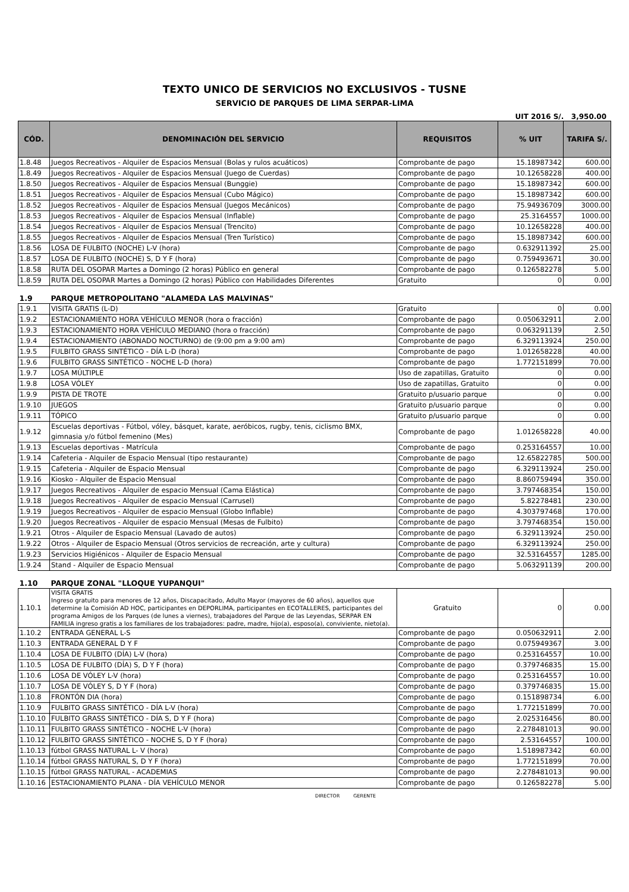TEXTO UNICO DE SERVICIOS NO EXCLUSIVOS - TUSNE
SERVICIO DE PARQUES DE LIMA SERPAR-LIMA
UIT 2016 S/. 3,950.00
| CÓD. | DENOMINACIÓN DEL SERVICIO | REQUISITOS | % UIT | TARIFA S/. |
| --- | --- | --- | --- | --- |
| 1.8.48 | Juegos Recreativos - Alquiler de Espacios Mensual (Bolas y rulos acuáticos) | Comprobante de pago | 15.18987342 | 600.00 |
| 1.8.49 | Juegos Recreativos - Alquiler de Espacios Mensual (Juego de Cuerdas) | Comprobante de pago | 10.12658228 | 400.00 |
| 1.8.50 | Juegos Recreativos - Alquiler de Espacios Mensual (Bunggie) | Comprobante de pago | 15.18987342 | 600.00 |
| 1.8.51 | Juegos Recreativos - Alquiler de Espacios Mensual (Cubo Mágico) | Comprobante de pago | 15.18987342 | 600.00 |
| 1.8.52 | Juegos Recreativos - Alquiler de Espacios Mensual (Juegos Mecánicos) | Comprobante de pago | 75.94936709 | 3000.00 |
| 1.8.53 | Juegos Recreativos - Alquiler de Espacios Mensual (Inflable) | Comprobante de pago | 25.3164557 | 1000.00 |
| 1.8.54 | Juegos Recreativos - Alquiler de Espacios Mensual (Trencito) | Comprobante de pago | 10.12658228 | 400.00 |
| 1.8.55 | Juegos Recreativos - Alquiler de Espacios Mensual (Tren Turístico) | Comprobante de pago | 15.18987342 | 600.00 |
| 1.8.56 | LOSA DE FULBITO (NOCHE) L-V (hora) | Comprobante de pago | 0.632911392 | 25.00 |
| 1.8.57 | LOSA DE FULBITO (NOCHE) S, D Y F (hora) | Comprobante de pago | 0.759493671 | 30.00 |
| 1.8.58 | RUTA DEL OSOPAR Martes a Domingo (2 horas) Público en general | Comprobante de pago | 0.126582278 | 5.00 |
| 1.8.59 | RUTA DEL OSOPAR Martes a Domingo (2 horas) Público con Habilidades Diferentes | Gratuito | 0 | 0.00 |
| 1.9 | PARQUE METROPOLITANO "ALAMEDA LAS MALVINAS" | | | |
| 1.9.1 | VISITA GRATIS (L-D) | Gratuito | 0 | 0.00 |
| 1.9.2 | ESTACIONAMIENTO HORA VEHÍCULO MENOR (hora o fracción) | Comprobante de pago | 0.050632911 | 2.00 |
| 1.9.3 | ESTACIONAMIENTO HORA VEHÍCULO MEDIANO (hora o fracción) | Comprobante de pago | 0.063291139 | 2.50 |
| 1.9.4 | ESTACIONAMIENTO (ABONADO NOCTURNO) de (9:00 pm a 9:00 am) | Comprobante de pago | 6.329113924 | 250.00 |
| 1.9.5 | FULBITO GRASS SINTÉTICO - DÍA L-D (hora) | Comprobante de pago | 1.012658228 | 40.00 |
| 1.9.6 | FULBITO GRASS SINTÉTICO - NOCHE L-D (hora) | Comprobante de pago | 1.772151899 | 70.00 |
| 1.9.7 | LOSA MÚLTIPLE | Uso de zapatillas, Gratuito | 0 | 0.00 |
| 1.9.8 | LOSA VÓLEY | Uso de zapatillas, Gratuito | 0 | 0.00 |
| 1.9.9 | PISTA DE TROTE | Gratuito p/usuario parque | 0 | 0.00 |
| 1.9.10 | JUEGOS | Gratuito p/usuario parque | 0 | 0.00 |
| 1.9.11 | TÓPICO | Gratuito p/usuario parque | 0 | 0.00 |
| 1.9.12 | Escuelas deportivas - Fútbol, vóley, básquet, karate, aeróbicos, rugby, tenis, ciclismo BMX, gimnasia y/o fútbol femenino (Mes) | Comprobante de pago | 1.012658228 | 40.00 |
| 1.9.13 | Escuelas deportivas - Matrícula | Comprobante de pago | 0.253164557 | 10.00 |
| 1.9.14 | Cafeteria - Alquiler de Espacio Mensual (tipo restaurante) | Comprobante de pago | 12.65822785 | 500.00 |
| 1.9.15 | Cafeteria - Alquiler de Espacio Mensual | Comprobante de pago | 6.329113924 | 250.00 |
| 1.9.16 | Kiosko - Alquiler de Espacio Mensual | Comprobante de pago | 8.860759494 | 350.00 |
| 1.9.17 | Juegos Recreativos - Alquiler de espacio Mensual (Cama Elástica) | Comprobante de pago | 3.797468354 | 150.00 |
| 1.9.18 | Juegos Recreativos - Alquiler de espacio Mensual (Carrusel) | Comprobante de pago | 5.82278481 | 230.00 |
| 1.9.19 | Juegos Recreativos - Alquiler de espacio Mensual (Globo Inflable) | Comprobante de pago | 4.303797468 | 170.00 |
| 1.9.20 | Juegos Recreativos - Alquiler de espacio Mensual (Mesas de Fulbito) | Comprobante de pago | 3.797468354 | 150.00 |
| 1.9.21 | Otros - Alquiler de Espacio Mensual (Lavado de autos) | Comprobante de pago | 6.329113924 | 250.00 |
| 1.9.22 | Otros - Alquiler de Espacio Mensual (Otros servicios de recreación, arte y cultura) | Comprobante de pago | 6.329113924 | 250.00 |
| 1.9.23 | Servicios Higiénicos - Alquiler de Espacio Mensual | Comprobante de pago | 32.53164557 | 1285.00 |
| 1.9.24 | Stand - Alquiler de Espacio Mensual | Comprobante de pago | 5.063291139 | 200.00 |
| 1.10 | PARQUE ZONAL "LLOQUE YUPANQUI" | | | |
| 1.10.1 | VISITA GRATIS Ingreso gratuito para menores de 12 años, Discapacitado, Adulto Mayor (mayores de 60 años), aquellos que determine la Comisión AD HOC, participantes en DEPORLIMA, participantes en ECOTALLERES, participantes del programa Amigos de los Parques (de lunes a viernes), trabajadores del Parque de las Leyendas, SERPAR EN FAMILIA ingreso gratis a los familiares de los trabajadores: padre, madre, hijo(a), esposo(a), conviviente, nieto(a). | Gratuito | 0 | 0.00 |
| 1.10.2 | ENTRADA GENERAL L-S | Comprobante de pago | 0.050632911 | 2.00 |
| 1.10.3 | ENTRADA GENERAL D Y F | Comprobante de pago | 0.075949367 | 3.00 |
| 1.10.4 | LOSA DE FULBITO (DÍA) L-V (hora) | Comprobante de pago | 0.253164557 | 10.00 |
| 1.10.5 | LOSA DE FULBITO (DÍA) S, D Y F (hora) | Comprobante de pago | 0.379746835 | 15.00 |
| 1.10.6 | LOSA DE VÓLEY L-V (hora) | Comprobante de pago | 0.253164557 | 10.00 |
| 1.10.7 | LOSA DE VÓLEY S, D Y F (hora) | Comprobante de pago | 0.379746835 | 15.00 |
| 1.10.8 | FRONTÓN DIA (hora) | Comprobante de pago | 0.151898734 | 6.00 |
| 1.10.9 | FULBITO GRASS SINTÉTICO - DÍA L-V (hora) | Comprobante de pago | 1.772151899 | 70.00 |
| 1.10.10 | FULBITO GRASS SINTÉTICO - DÍA S, D Y F (hora) | Comprobante de pago | 2.025316456 | 80.00 |
| 1.10.11 | FULBITO GRASS SINTÉTICO - NOCHE L-V (hora) | Comprobante de pago | 2.278481013 | 90.00 |
| 1.10.12 | FULBITO GRASS SINTÉTICO - NOCHE S, D Y F (hora) | Comprobante de pago | 2.53164557 | 100.00 |
| 1.10.13 | fútbol GRASS NATURAL L- V (hora) | Comprobante de pago | 1.518987342 | 60.00 |
| 1.10.14 | fútbol GRASS NATURAL S, D Y F (hora) | Comprobante de pago | 1.772151899 | 70.00 |
| 1.10.15 | fútbol GRASS NATURAL - ACADEMIAS | Comprobante de pago | 2.278481013 | 90.00 |
| 1.10.16 | ESTACIONAMIENTO PLANA - DÍA VEHÍCULO MENOR | Comprobante de pago | 0.126582278 | 5.00 |
DIRECTOR GERENTE